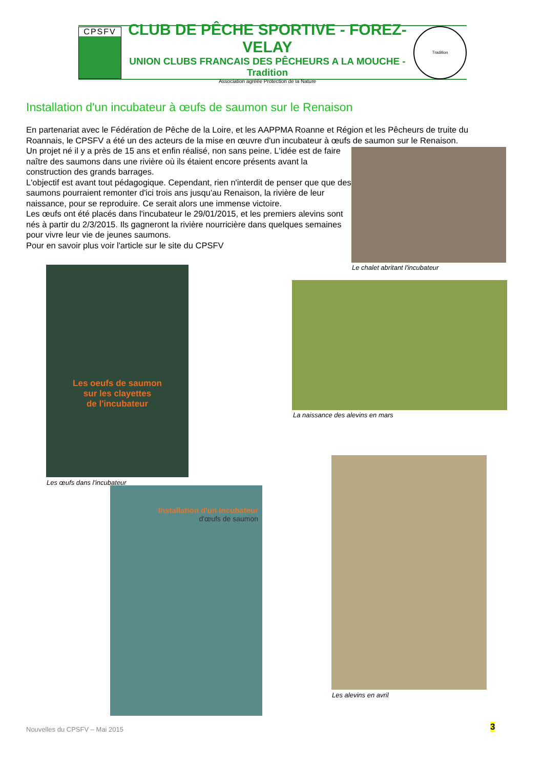CPSFV
CLUB DE PÊCHE SPORTIVE - FOREZ-VELAY
UNION CLUBS FRANCAIS DES PÊCHEURS A LA MOUCHE - Tradition
Association agréée Protection de la Nature
Tradition
Installation d'un incubateur à œufs de saumon sur le Renaison
En partenariat avec le Fédération de Pêche de la Loire, et les AAPPMA Roanne et Région et les Pêcheurs de truite du Roannais, le CPSFV a été un des acteurs de la mise en œuvre d'un incubateur à œufs de saumon sur le Renaison.
Un projet né il y a près de 15 ans et enfin réalisé, non sans peine. L'idée est de faire naître des saumons dans une rivière où ils étaient encore présents avant la construction des grands barrages.
L'objectif est avant tout pédagogique. Cependant, rien n'interdit de penser que que des saumons pourraient remonter d'ici trois ans jusqu'au Renaison, la rivière de leur naissance, pour se reproduire. Ce serait alors une immense victoire.
Les œufs ont été placés dans l'incubateur le 29/01/2015, et les premiers alevins sont nés à partir du 2/3/2015. Ils gagneront la rivière nourricière dans quelques semaines pour vivre leur vie de jeunes saumons.
Pour en savoir plus voir l'article sur le site du CPSFV
Le chalet abritant l'incubateur
Les oeufs de saumon
sur les clayettes
de l'incubateur
Les œufs dans l'incubateur
La naissance des alevins en mars
Les alevins en avril
Installation d'un incubateur
d'œufs de saumon
Nouvelles du CPSFV – Mai 2015 3